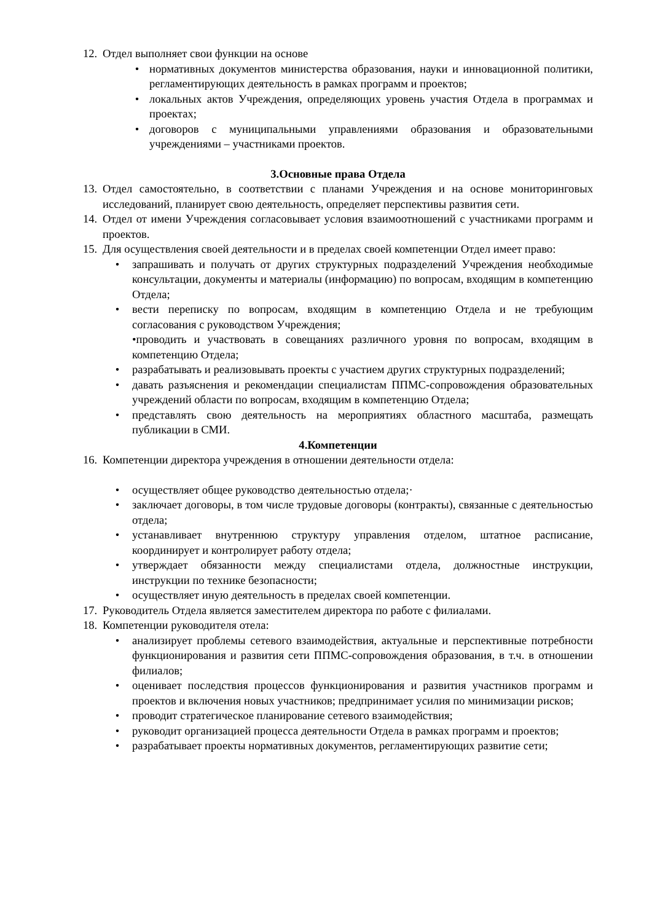12. Отдел выполняет свои функции на основе
• нормативных документов министерства образования, науки и инновационной политики, регламентирующих деятельность в рамках программ и проектов;
• локальных актов Учреждения, определяющих уровень участия Отдела в программах и проектах;
• договоров с муниципальными управлениями образования и образовательными учреждениями – участниками проектов.
3.Основные права Отдела
13. Отдел самостоятельно, в соответствии с планами Учреждения и на основе мониторинговых исследований, планирует свою деятельность, определяет перспективы развития сети.
14. Отдел от имени Учреждения согласовывает условия взаимоотношений с участниками программ и проектов.
15. Для осуществления своей деятельности и в пределах своей компетенции Отдел имеет право:
• запрашивать и получать от других структурных подразделений Учреждения необходимые консультации, документы и материалы (информацию) по вопросам, входящим в компетенцию Отдела;
• вести переписку по вопросам, входящим в компетенцию Отдела и не требующим согласования с руководством Учреждения;
•проводить и участвовать в совещаниях различного уровня по вопросам, входящим в компетенцию Отдела;
• разрабатывать и реализовывать проекты с участием других структурных подразделений;
• давать разъяснения и рекомендации специалистам ППМС-сопровождения образовательных учреждений области по вопросам, входящим в компетенцию Отдела;
• представлять свою деятельность на мероприятиях областного масштаба, размещать публикации в СМИ.
4.Компетенции
16. Компетенции директора учреждения в отношении деятельности отдела:
• осуществляет общее руководство деятельностью отдела;·
• заключает договоры, в том числе трудовые договоры (контракты), связанные с деятельностью отдела;
• устанавливает внутреннюю структуру управления отделом, штатное расписание, координирует и контролирует работу отдела;
• утверждает обязанности между специалистами отдела, должностные инструкции, инструкции по технике безопасности;
• осуществляет иную деятельность в пределах своей компетенции.
17. Руководитель Отдела является заместителем директора по работе с филиалами.
18. Компетенции руководителя отела:
• анализирует проблемы сетевого взаимодействия, актуальные и перспективные потребности функционирования и развития сети ППМС-сопровождения образования, в т.ч. в отношении филиалов;
• оценивает последствия процессов функционирования и развития участников программ и проектов и включения новых участников; предпринимает усилия по минимизации рисков;
• проводит стратегическое планирование сетевого взаимодействия;
• руководит организацией процесса деятельности Отдела в рамках программ и проектов;
• разрабатывает проекты нормативных документов, регламентирующих развитие сети;